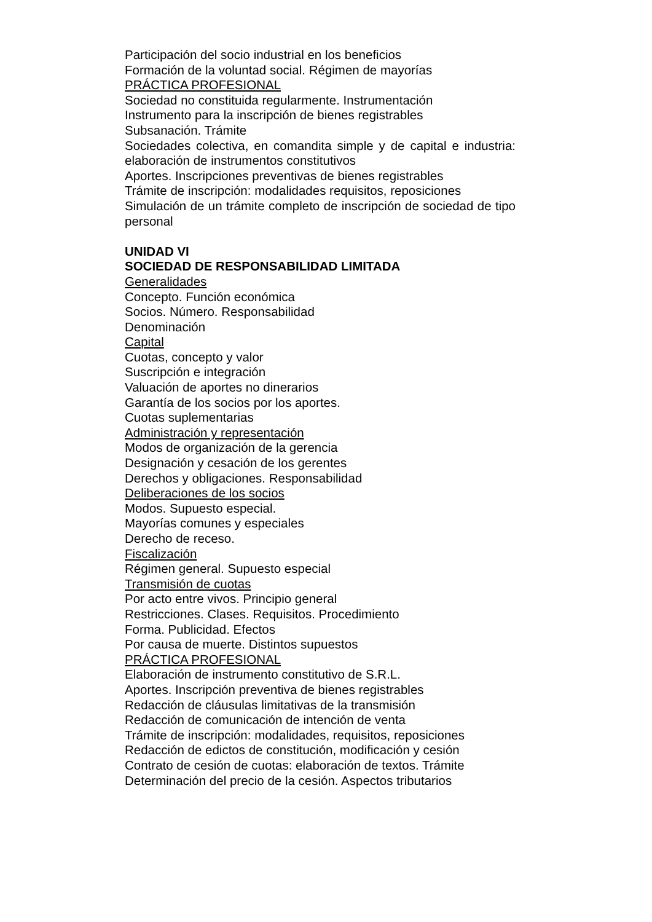Participación del socio industrial en los beneficios
Formación de la voluntad social. Régimen de mayorías
PRÁCTICA PROFESIONAL
Sociedad no constituida regularmente. Instrumentación
Instrumento para la inscripción de bienes registrables
Subsanación. Trámite
Sociedades colectiva, en comandita simple y de capital e industria: elaboración de instrumentos constitutivos
Aportes. Inscripciones preventivas de bienes registrables
Trámite de inscripción: modalidades requisitos, reposiciones
Simulación de un trámite completo de inscripción de sociedad de tipo personal
UNIDAD VI
SOCIEDAD DE RESPONSABILIDAD LIMITADA
Generalidades
Concepto. Función económica
Socios. Número. Responsabilidad
Denominación
Capital
Cuotas, concepto y valor
Suscripción e integración
Valuación de aportes no dinerarios
Garantía de los socios por los aportes.
Cuotas suplementarias
Administración y representación
Modos de organización de la gerencia
Designación y cesación de los gerentes
Derechos y obligaciones. Responsabilidad
Deliberaciones de los socios
Modos. Supuesto especial.
Mayorías comunes y especiales
Derecho de receso.
Fiscalización
Régimen general. Supuesto especial
Transmisión de cuotas
Por acto entre vivos. Principio general
Restricciones. Clases. Requisitos. Procedimiento
Forma. Publicidad. Efectos
Por causa de muerte. Distintos supuestos
PRÁCTICA PROFESIONAL
Elaboración de instrumento constitutivo de S.R.L.
Aportes. Inscripción preventiva de bienes registrables
Redacción de cláusulas limitativas de la transmisión
Redacción de comunicación de intención de venta
Trámite de inscripción: modalidades, requisitos, reposiciones
Redacción de edictos de constitución, modificación y cesión
Contrato de cesión de cuotas: elaboración de textos. Trámite
Determinación del precio de la cesión. Aspectos tributarios